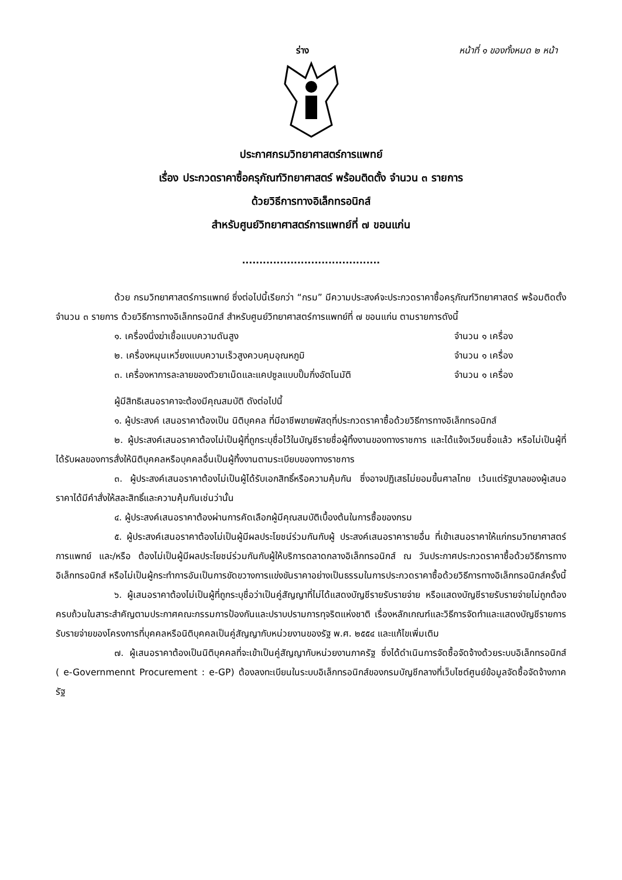ร่าง หน้าที่ ๑ ของทั้งหมด ๒ หน้า
ประกาศกรมวิทยาศาสตร์การแพทย์
เรื่อง ประกวดราคาซื้อครุภัณฑ์วิทยาศาสตร์ พร้อมติดตั้ง จำนวน ๓ รายการ
ด้วยวิธีการทางอิเล็กทรอนิกส์
สำหรับศูนย์วิทยาศาสตร์การแพทย์ที่ ๗ ขอนแก่น
........................................
ด้วย กรมวิทยาศาสตร์การแพทย์ ซึ่งต่อไปนี้เรียกว่า “กรม” มีความประสงค์จะประกวดราคาซื้อครุภัณฑ์วิทยาศาสตร์ พร้อมติดตั้ง จำนวน ๓ รายการ ด้วยวิธีการทางอิเล็กทรอนิกส์ สำหรับศูนย์วิทยาศาสตร์การแพทย์ที่ ๗ ขอนแก่น ตามรายการดังนี้
๑. เครื่องนึ่งฆ่าเชื้อแบบความดันสูง จำนวน ๑ เครื่อง
๒. เครื่องหมุนเหวี่ยงแบบความเร็วสูงควบคุมอุณหภูมิ จำนวน ๑ เครื่อง
๓. เครื่องหาการละลายของตัวยาเม็ดและแคปซูลแบบปั๊มกึ่งอัตโนมัติ จำนวน ๑ เครื่อง
ผู้มีสิทธิเสนอราคาจะต้องมีคุณสมบัติ ดังต่อไปนี้
๑. ผู้ประสงค์ เสนอราคาต้องเป็น นิติบุคคล ที่มีอาชีพขายพัสดุที่ประกวดราคาซื้อด้วยวิธีการทางอิเล็กทรอนิกส์
๒. ผู้ประสงค์เสนอราคาต้องไม่เป็นผู้ที่ถูกระบุชื่อไว้ในบัญชีรายชื่อผู้ทิ้งงานของทางราชการ และได้แจ้งเวียนชื่อแล้ว หรือไม่เป็นผู้ที่ได้รับผลของการสั่งให้นิติบุคคลหรือบุคคลอื่นเป็นผู้ทิ้งงานตามระเบียบของทางราชการ
๓. ผู้ประสงค์เสนอราคาต้องไม่เป็นผู้ได้รับเอกสิทธิ์หรือความคุ้มกัน ซึ่งอาจปฏิเสธไม่ยอมขึ้นศาลไทย เว้นแต่รัฐบาลของผู้เสนอราคาได้มีคำสั่งให้สละสิทธิ์และความคุ้มกันเช่นว่านั้น
๔. ผู้ประสงค์เสนอราคาต้องผ่านการคัดเลือกผู้มีคุณสมบัติเบื้องต้นในการซื้อของกรม
๕. ผู้ประสงค์เสนอราคาต้องไม่เป็นผู้มีผลประโยชน์ร่วมกันกับผู้ ประสงค์เสนอราคารายอื่น ที่เข้าเสนอราคาให้แก่กรมวิทยาศาสตร์การแพทย์ และ/หรือ ต้องไม่เป็นผู้มีผลประโยชน์ร่วมกันกับผู้ให้บริการตลาดกลางอิเล็กทรอนิกส์ ณ วันประกาศประกวดราคาซื้อด้วยวิธีการทางอิเล็กทรอนิกส์ หรือไม่เป็นผู้กระทำการอันเป็นการขัดขวางการแข่งขันราคาอย่างเป็นธรรมในการประกวดราคาซื้อด้วยวิธีการทางอิเล็กทรอนิกส์ครั้งนี้
๖. ผู้เสนอราคาต้องไม่เป็นผู้ที่ถูกระบุชื่อว่าเป็นคู่สัญญาที่ไม่ได้แสดงบัญชีรายรับรายจ่าย หรือแสดงบัญชีรายรับรายจ่ายไม่ถูกต้องครบถ้วนในสาระสำคัญตามประกาศคณะกรรมการป้องกันและปราบปรามการทุจริตแห่งชาติ เรื่องหลักเกณฑ์และวิธีการจัดทำและแสดงบัญชีรายการรับรายจ่ายของโครงการที่บุคคลหรือนิติบุคคลเป็นคู่สัญญากับหน่วยงานของรัฐ พ.ศ. ๒๕๕๔ และแก้ไขเพิ่มเติม
๗. ผู้เสนอราคาต้องเป็นนิติบุคคลที่จะเข้าเป็นคู่สัญญากับหน่วยงานภาครัฐ ซึ่งได้ดำเนินการจัดซื้อจัดจ้างด้วยระบบอิเล็กทรอนิกส์ ( e-Governmennt Procurement : e-GP) ต้องลงทะเบียนในระบบอิเล็กทรอนิกส์ของกรมบัญชีกลางที่เว็บไซต์ศูนย์ข้อมูลจัดซื้อจัดจ้างภาครัฐ